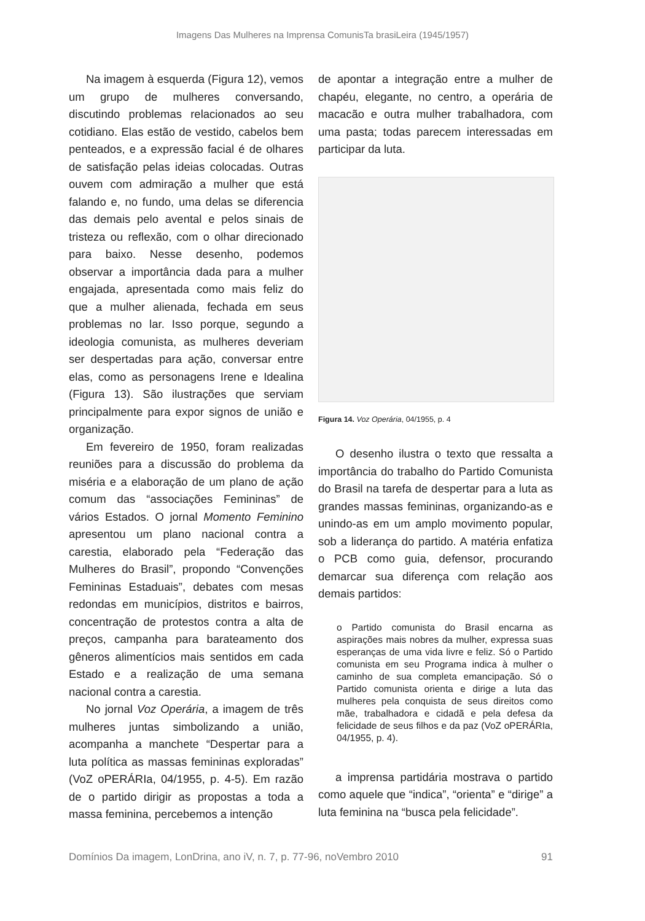Imagens Das Mulheres na Imprensa ComunisTa brasiLeira (1945/1957)
Na imagem à esquerda (Figura 12), vemos um grupo de mulheres conversando, discutindo problemas relacionados ao seu cotidiano. Elas estão de vestido, cabelos bem penteados, e a expressão facial é de olhares de satisfação pelas ideias colocadas. Outras ouvem com admiração a mulher que está falando e, no fundo, uma delas se diferencia das demais pelo avental e pelos sinais de tristeza ou reflexão, com o olhar direcionado para baixo. Nesse desenho, podemos observar a importância dada para a mulher engajada, apresentada como mais feliz do que a mulher alienada, fechada em seus problemas no lar. Isso porque, segundo a ideologia comunista, as mulheres deveriam ser despertadas para ação, conversar entre elas, como as personagens Irene e Idealina (Figura 13). São ilustrações que serviam principalmente para expor signos de união e organização.
Em fevereiro de 1950, foram realizadas reuniões para a discussão do problema da miséria e a elaboração de um plano de ação comum das “associações Femininas” de vários Estados. O jornal Momento Feminino apresentou um plano nacional contra a carestia, elaborado pela “Federação das Mulheres do Brasil”, propondo “Convenções Femininas Estaduais”, debates com mesas redondas em municípios, distritos e bairros, concentração de protestos contra a alta de preços, campanha para barateamento dos gêneros alimentícios mais sentidos em cada Estado e a realização de uma semana nacional contra a carestia.
No jornal Voz Operária, a imagem de três mulheres juntas simbolizando a união, acompanha a manchete “Despertar para a luta política as massas femininas exploradas” (VoZ oPERÁRIa, 04/1955, p. 4-5). Em razão de o partido dirigir as propostas a toda a massa feminina, percebemos a intenção
de apontar a integração entre a mulher de chapéu, elegante, no centro, a operária de macacão e outra mulher trabalhadora, com uma pasta; todas parecem interessadas em participar da luta.
Figura 14. Voz Operária, 04/1955, p. 4
O desenho ilustra o texto que ressalta a importância do trabalho do Partido Comunista do Brasil na tarefa de despertar para a luta as grandes massas femininas, organizando-as e unindo-as em um amplo movimento popular, sob a liderança do partido. A matéria enfatiza o PCB como guia, defensor, procurando demarcar sua diferença com relação aos demais partidos:
o Partido comunista do Brasil encarna as aspirações mais nobres da mulher, expressa suas esperanças de uma vida livre e feliz. Só o Partido comunista em seu Programa indica à mulher o caminho de sua completa emancipação. Só o Partido comunista orienta e dirige a luta das mulheres pela conquista de seus direitos como mãe, trabalhadora e cidadã e pela defesa da felicidade de seus filhos e da paz (VoZ oPERÁRIa, 04/1955, p. 4).
a imprensa partidária mostrava o partido como aquele que “indica”, “orienta” e “dirige” a luta feminina na “busca pela felicidade”.
Domínios Da imagem, LonDrina, ano iV, n. 7, p. 77-96, noVembro 2010 91